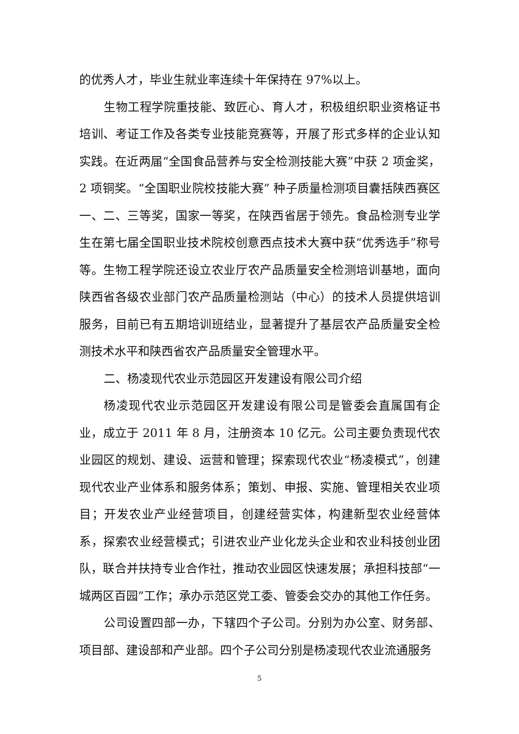的优秀人才，毕业生就业率连续十年保持在 97%以上。
生物工程学院重技能、致匠心、育人才，积极组织职业资格证书培训、考证工作及各类专业技能竞赛等，开展了形式多样的企业认知实践。在近两届“全国食品营养与安全检测技能大赛”中获 2 项金奖，2 项铜奖。“全国职业院校技能大赛” 种子质量检测项目囊括陕西赛区一、二、三等奖，国家一等奖，在陕西省居于领先。食品检测专业学生在第七届全国职业技术院校创意西点技术大赛中获“优秀选手”称号等。生物工程学院还设立农业厅农产品质量安全检测培训基地，面向陕西省各级农业部门农产品质量检测站（中心）的技术人员提供培训服务，目前已有五期培训班结业，显著提升了基层农产品质量安全检测技术水平和陕西省农产品质量安全管理水平。
二、杨凌现代农业示范园区开发建设有限公司介绍
杨凌现代农业示范园区开发建设有限公司是管委会直属国有企业，成立于 2011 年 8 月，注册资本 10 亿元。公司主要负责现代农业园区的规划、建设、运营和管理；探索现代农业“杨凌模式”，创建现代农业产业体系和服务体系；策划、申报、实施、管理相关农业项目；开发农业产业经营项目，创建经营实体，构建新型农业经营体系，探索农业经营模式；引进农业产业化龙头企业和农业科技创业团队，联合并扶持专业合作社，推动农业园区快速发展；承担科技部“一城两区百园”工作；承办示范区党工委、管委会交办的其他工作任务。
公司设置四部一办，下辖四个子公司。分别为办公室、财务部、项目部、建设部和产业部。四个子公司分别是杨凌现代农业流通服务
5